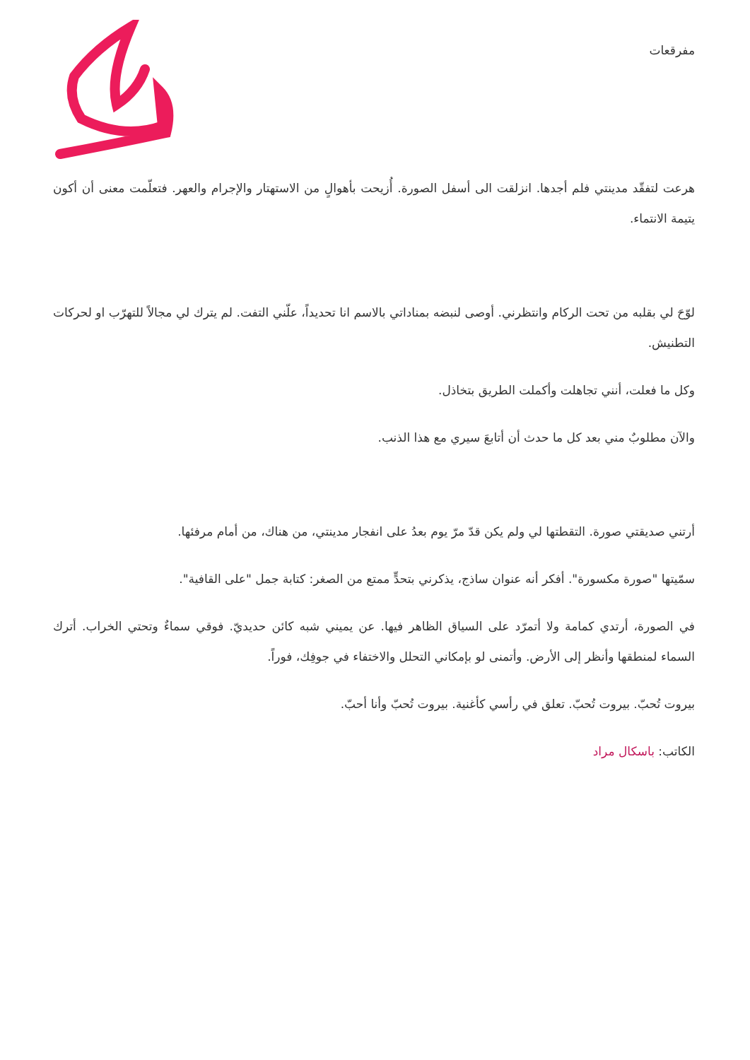مفرقعات
هرعت لتفقّد مدينتي فلم أجدها. انزلقت الى أسفل الصورة. أُزيحت بأهوالٍ من الاستهتار والإجرام والعهر. فتعلّمت معنى أن أكون يتيمة الانتماء.
لوّحَ لي بقلبه من تحت الركام وانتظرني. أوصى لنبضه بمناداتي بالاسم انا تحديداً، علّني التفت. لم يترك لي مجالاً للتهرّب او لحركات التطنيش.
وكل ما فعلت، أنني تجاهلت وأكملت الطريق بتخاذل.
والآن مطلوبٌ مني بعد كل ما حدث أن أتابعَ سيري مع هذا الذنب.
أرتني صديقتي صورة. التقطتها لي ولم يكن قدّ مرّ يوم بعدُ على انفجار مدينتي، من هناك، من أمام مرفئها.
سمّيتها "صورة مكسورة". أفكر أنه عنوان ساذج، يذكرني بتحدٍّ ممتع من الصغر: كتابة جمل "على القافية".
في الصورة، أرتدي كمامة ولا أتمرّد على السياق الظاهر فيها. عن يميني شبه كائن حديديّ. فوقي سماءٌ وتحتي الخراب. أترك السماء لمنطقها وأنظر إلى الأرض. وأتمنى لو بإمكاني التحلل والاختفاء في جوفِك، فوراً.
بيروت تُحبّ. بيروت تُحبّ. تعلق في رأسي كأغنية. بيروت تُحبّ وأنا أحبّ.
الكاتب: باسكال مراد